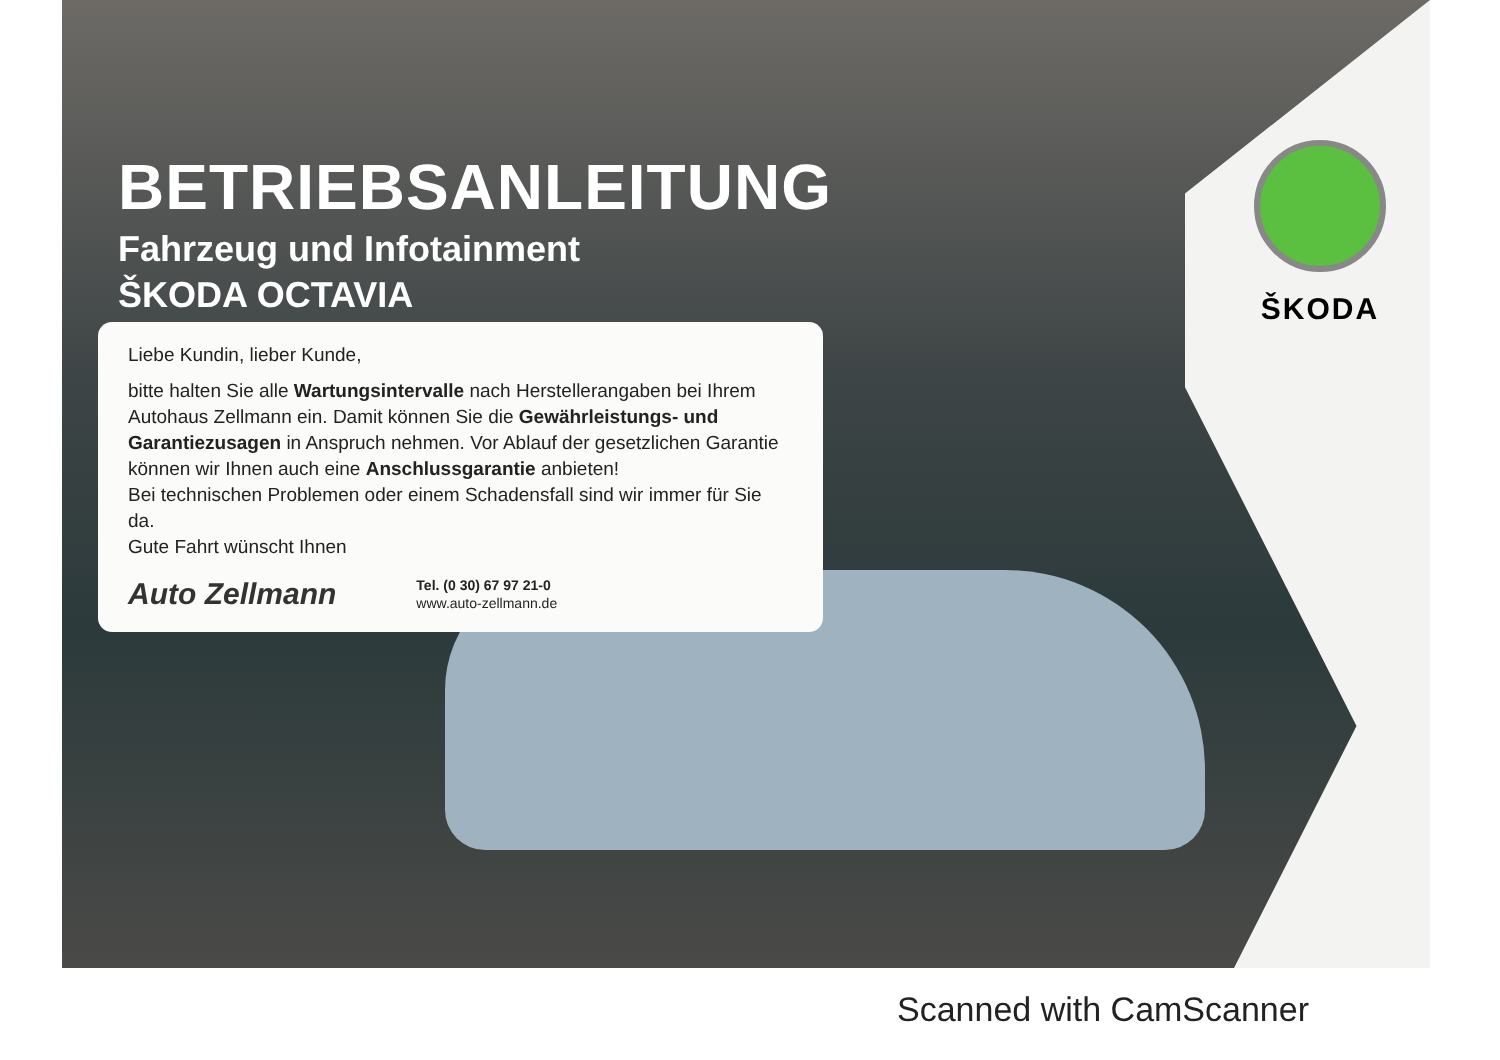BETRIEBSANLEITUNG
Fahrzeug und Infotainment
ŠKODA OCTAVIA
Liebe Kundin, lieber Kunde,
bitte halten Sie alle Wartungsintervalle nach Herstellerangaben bei Ihrem Autohaus Zellmann ein. Damit können Sie die Gewährleistungs- und Garantiezusagen in Anspruch nehmen. Vor Ablauf der gesetzlichen Garantie können wir Ihnen auch eine Anschlussgarantie anbieten!
Bei technischen Problemen oder einem Schadensfall sind wir immer für Sie da.
Gute Fahrt wünscht Ihnen
Auto Zellmann
Tel. (0 30) 67 97 21-0
www.auto-zellmann.de
ŠKODA
Scanned with CamScanner